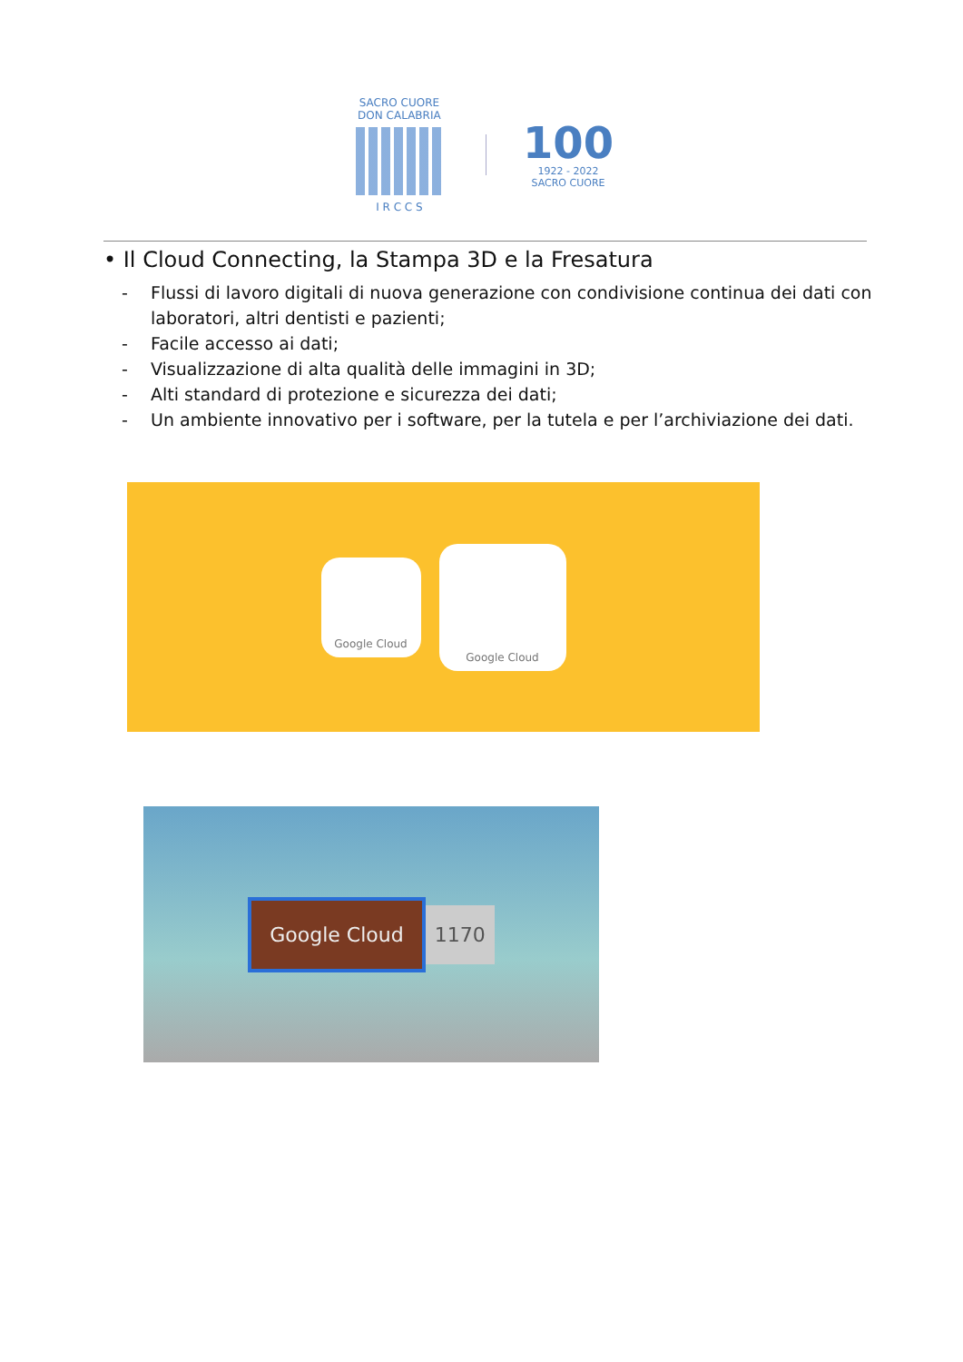SACRO CUORE
DON CALABRIA
I R C C S
100
1922 - 2022
SACRO CUORE
• Il Cloud Connecting, la Stampa 3D e la Fresatura
- Flussi di lavoro digitali di nuova generazione con condivisione continua dei dati con laboratori, altri dentisti e pazienti;
- Facile accesso ai dati;
- Visualizzazione di alta qualità delle immagini in 3D;
- Alti standard di protezione e sicurezza dei dati;
- Un ambiente innovativo per i software, per la tutela e per l’archiviazione dei dati.
Google Cloud
Google Cloud
Google Cloud
1170